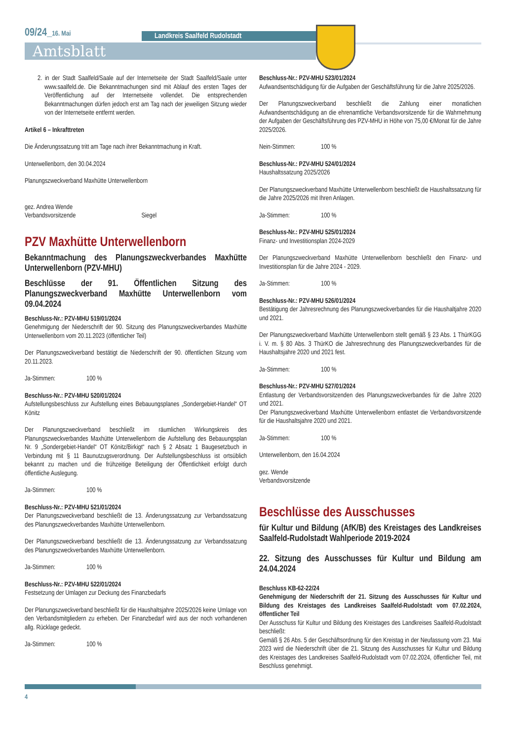09/24_16. Mai Landkreis Saalfeld Rudolstadt
Amtsblatt
2. in der Stadt Saalfeld/Saale auf der Internetseite der Stadt Saalfeld/Saale unter www.saalfeld.de. Die Bekanntmachungen sind mit Ablauf des ersten Tages der Veröffentlichung auf der Internetseite vollendet. Die entsprechenden Bekanntmachungen dürfen jedoch erst am Tag nach der jeweiligen Sitzung wieder von der Internetseite entfernt werden.
Artikel 6 – Inkrafttreten
Die Änderungssatzung tritt am Tage nach ihrer Bekanntmachung in Kraft.
Unterwellenborn, den 30.04.2024
Planungszweckverband Maxhütte Unterwellenborn
gez. Andrea Wende
Verbandsvorsitzende Siegel
PZV Maxhütte Unterwellenborn
Bekanntmachung des Planungszweckverbandes Maxhütte Unterwellenborn (PZV-MHU)
Beschlüsse der 91. Öffentlichen Sitzung des Planungszweckverband Maxhütte Unterwellenborn vom 09.04.2024
Beschluss-Nr.: PZV-MHU 519/01/2024
Genehmigung der Niederschrift der 90. Sitzung des Planungszweckverbandes Maxhütte Unterwellenborn vom 20.11.2023 (öffentlicher Teil)
Der Planungszweckverband bestätigt die Niederschrift der 90. öffentlichen Sitzung vom 20.11.2023.
Ja-Stimmen: 100 %
Beschluss-Nr.: PZV-MHU 520/01/2024
Aufstellungsbeschluss zur Aufstellung eines Bebauungsplanes „Sondergebiet-Handel“ OT Könitz
Der Planungszweckverband beschließt im räumlichen Wirkungskreis des Planungszweckverbandes Maxhütte Unterwellenborn die Aufstellung des Bebauungsplan Nr. 9 „Sondergebiet-Handel“ OT Könitz/Birkigt“ nach § 2 Absatz 1 Baugesetzbuch in Verbindung mit § 11 Baunutzugsverordnung. Der Aufstellungsbeschluss ist ortsüblich bekannt zu machen und die frühzeitige Beteiligung der Öffentlichkeit erfolgt durch öffentliche Auslegung.
Ja-Stimmen: 100 %
Beschluss-Nr.: PZV-MHU 521/01/2024
Der Planungszweckverband beschließt die 13. Änderungssatzung zur Verbandssatzung des Planungszweckverbandes Maxhütte Unterwellenborn.
Der Planungszweckverband beschließt die 13. Änderungssatzung zur Verbandssatzung des Planungszweckverbandes Maxhütte Unterwellenborn.
Ja-Stimmen: 100 %
Beschluss-Nr.: PZV-MHU 522/01/2024
Festsetzung der Umlagen zur Deckung des Finanzbedarfs
Der Planungszweckverband beschließt für die Haushaltsjahre 2025/2026 keine Umlage von den Verbandsmitgliedern zu erheben. Der Finanzbedarf wird aus der noch vorhandenen allg. Rücklage gedeckt.
Ja-Stimmen: 100 %
Beschluss-Nr.: PZV-MHU 523/01/2024
Aufwandsentschädigung für die Aufgaben der Geschäftsführung für die Jahre 2025/2026.
Der Planungszweckverband beschließt die Zahlung einer monatlichen Aufwandsentschädigung an die ehrenamtliche Verbandsvorsitzende für die Wahrnehmung der Aufgaben der Geschäftsführung des PZV-MHU in Höhe von 75,00 €/Monat für die Jahre 2025/2026.
Nein-Stimmen: 100 %
Beschluss-Nr.: PZV-MHU 524/01/2024
Haushaltssatzung 2025/2026
Der Planungszweckverband Maxhütte Unterwellenborn beschließt die Haushaltssatzung für die Jahre 2025/2026 mit Ihren Anlagen.
Ja-Stimmen: 100 %
Beschluss-Nr.: PZV-MHU 525/01/2024
Finanz- und Investitionsplan 2024-2029
Der Planungszweckverband Maxhütte Unterwellenborn beschließt den Finanz- und Investitionsplan für die Jahre 2024 - 2029.
Ja-Stimmen: 100 %
Beschluss-Nr.: PZV-MHU 526/01/2024
Bestätigung der Jahresrechnung des Planungszweckverbandes für die Haushaltjahre 2020 und 2021.
Der Planungszweckverband Maxhütte Unterwellenborn stellt gemäß § 23 Abs. 1 ThürKGG i. V. m. § 80 Abs. 3 ThürKO die Jahresrechnung des Planungszweckverbandes für die Haushaltsjahre 2020 und 2021 fest.
Ja-Stimmen: 100 %
Beschluss-Nr.: PZV-MHU 527/01/2024
Entlastung der Verbandsvorsitzenden des Planungszweckverbandes für die Jahre 2020 und 2021.
Der Planungszweckverband Maxhütte Unterwellenborn entlastet die Verbandsvorsitzende für die Haushaltsjahre 2020 und 2021.
Ja-Stimmen: 100 %
Unterwellenborn, den 16.04.2024
gez. Wende
Verbandsvorsitzende
Beschlüsse des Ausschusses
für Kultur und Bildung (AfK/B) des Kreistages des Landkreises Saalfeld-Rudolstadt Wahlperiode 2019-2024
22. Sitzung des Ausschusses für Kultur und Bildung am 24.04.2024
Beschluss KB-62-22/24
Genehmigung der Niederschrift der 21. Sitzung des Ausschusses für Kultur und Bildung des Kreistages des Landkreises Saalfeld-Rudolstadt vom 07.02.2024, öffentlicher Teil
Der Ausschuss für Kultur und Bildung des Kreistages des Landkreises Saalfeld-Rudolstadt beschließt:
Gemäß § 26 Abs. 5 der Geschäftsordnung für den Kreistag in der Neufassung vom 23. Mai 2023 wird die Niederschrift über die 21. Sitzung des Ausschusses für Kultur und Bildung des Kreistages des Landkreises Saalfeld-Rudolstadt vom 07.02.2024, öffentlicher Teil, mit Beschluss genehmigt.
4